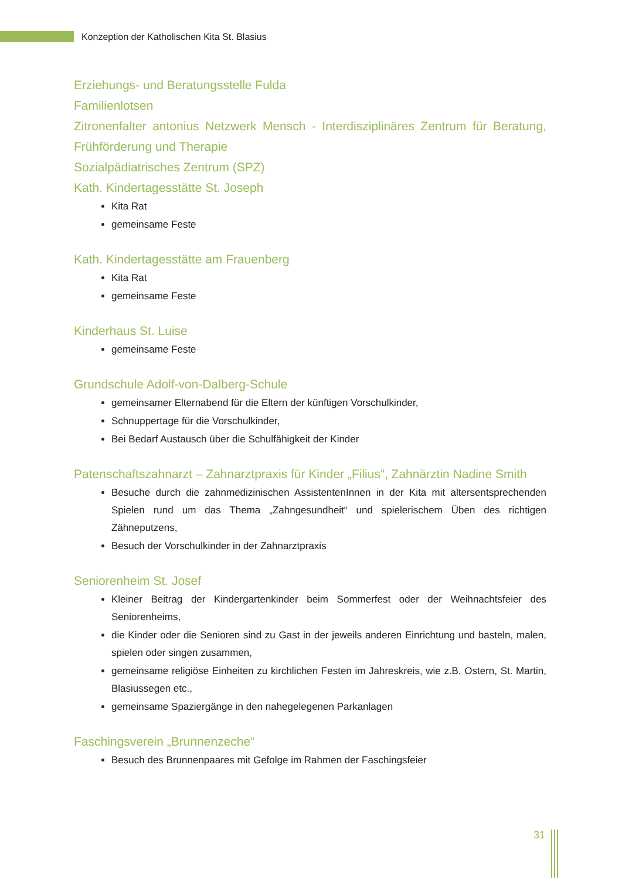Konzeption der Katholischen Kita St. Blasius
Erziehungs- und Beratungsstelle Fulda
Familienlotsen
Zitronenfalter antonius Netzwerk Mensch - Interdisziplinäres Zentrum für Beratung, Frühförderung und Therapie
Sozialpädiatrisches Zentrum (SPZ)
Kath. Kindertagesstätte St. Joseph
Kita Rat
gemeinsame Feste
Kath. Kindertagesstätte am Frauenberg
Kita Rat
gemeinsame Feste
Kinderhaus St. Luise
gemeinsame Feste
Grundschule Adolf-von-Dalberg-Schule
gemeinsamer Elternabend für die Eltern der künftigen Vorschulkinder,
Schnuppertage für die Vorschulkinder,
Bei Bedarf Austausch über die Schulfähigkeit der Kinder
Patenschaftszahnarzt – Zahnarztpraxis für Kinder „Filius“, Zahnärztin Nadine Smith
Besuche durch die zahnmedizinischen AssistentenInnen in der Kita mit altersentsprechenden Spielen rund um das Thema „Zahngesundheit“ und spielerischem Üben des richtigen Zähneputzens,
Besuch der Vorschulkinder in der Zahnarztpraxis
Seniorenheim St. Josef
Kleiner Beitrag der Kindergartenkinder beim Sommerfest oder der Weihnachtsfeier des Seniorenheims,
die Kinder oder die Senioren sind zu Gast in der jeweils anderen Einrichtung und basteln, malen, spielen oder singen zusammen,
gemeinsame religiöse Einheiten zu kirchlichen Festen im Jahreskreis, wie z.B. Ostern, St. Martin, Blasiussegen etc.,
gemeinsame Spaziergänge in den nahegelegenen Parkanlagen
Faschingsverein „Brunnenzeche“
Besuch des Brunnenpaares mit Gefolge im Rahmen der Faschingsfeier
31